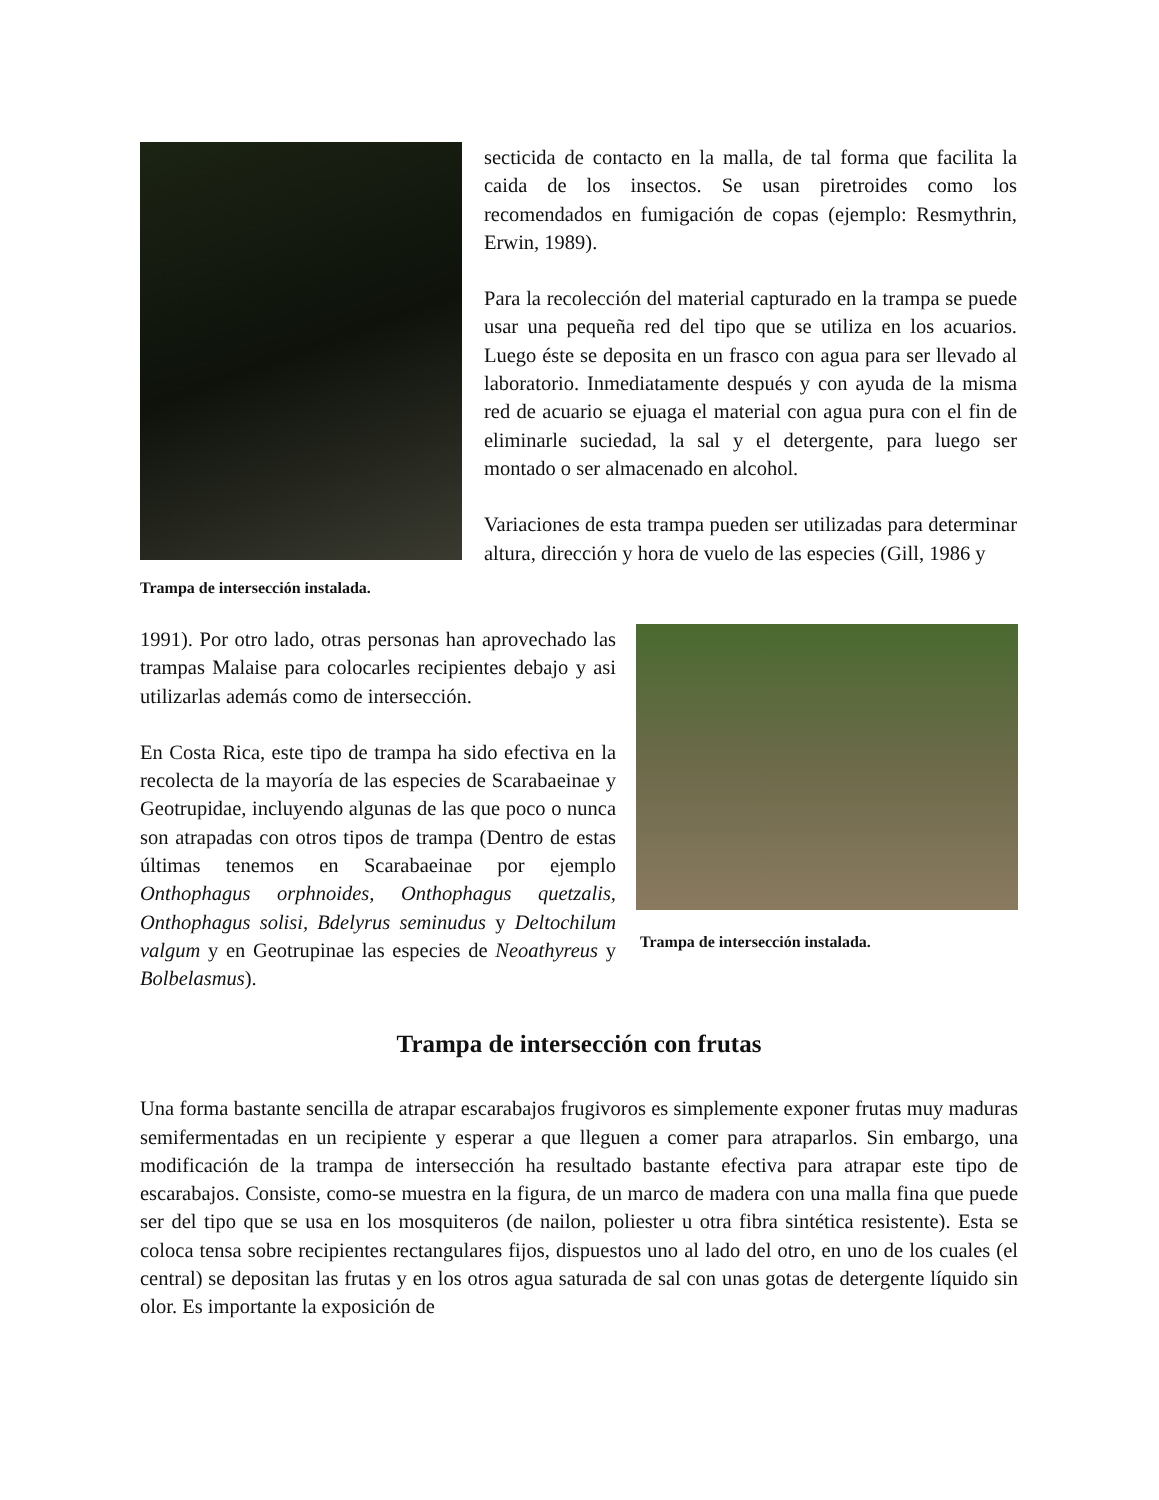Trampa de intersección instalada.
secticida de contacto en la malla, de tal forma que facilita la caida de los insectos. Se usan piretroides como los recomendados en fumigación de copas (ejemplo: Resmythrin, Erwin, 1989).
Para la recolección del material capturado en la trampa se puede usar una pequeña red del tipo que se utiliza en los acuarios. Luego éste se deposita en un frasco con agua para ser llevado al laboratorio. Inmediatamente después y con ayuda de la misma red de acuario se ejuaga el material con agua pura con el fin de eliminarle suciedad, la sal y el detergente, para luego ser montado o ser almacenado en alcohol.
Variaciones de esta trampa pueden ser utilizadas para determinar altura, dirección y hora de vuelo de las especies (Gill, 1986 y
1991). Por otro lado, otras personas han aprovechado las trampas Malaise para colocarles recipientes debajo y asi utilizarlas además como de intersección.
En Costa Rica, este tipo de trampa ha sido efectiva en la recolecta de la mayoría de las especies de Scarabaeinae y Geotrupidae, incluyendo algunas de las que poco o nunca son atrapadas con otros tipos de trampa (Dentro de estas últimas tenemos en Scarabaeinae por ejemplo Onthophagus orphnoides, Onthophagus quetzalis, Onthophagus solisi, Bdelyrus seminudus y Deltochilum valgum y en Geotrupinae las especies de Neoathyreus y Bolbelasmus).
Trampa de intersección instalada.
Trampa de intersección con frutas
Una forma bastante sencilla de atrapar escarabajos frugivoros es simplemente exponer frutas muy maduras semifermentadas en un recipiente y esperar a que lleguen a comer para atraparlos. Sin embargo, una modificación de la trampa de intersección ha resultado bastante efectiva para atrapar este tipo de escarabajos. Consiste, como-se muestra en la figura, de un marco de madera con una malla fina que puede ser del tipo que se usa en los mosquiteros (de nailon, poliester u otra fibra sintética resistente). Esta se coloca tensa sobre recipientes rectangulares fijos, dispuestos uno al lado del otro, en uno de los cuales (el central) se depositan las frutas y en los otros agua saturada de sal con unas gotas de detergente líquido sin olor. Es importante la exposición de